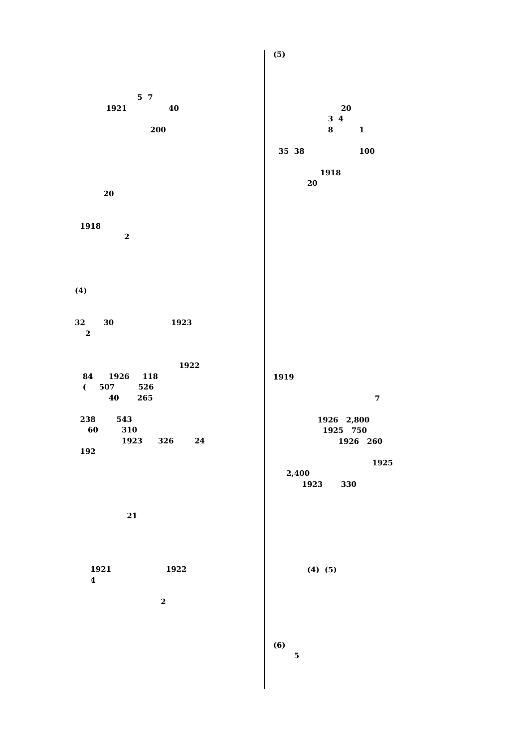5 7
1921 40
200
20
1918
2
(4)
32 30 1923
2
1922
84 1926 118
( 507 526
40 265
238 543
60 310
1923 326 24
192
21
1921 1922
4
2
(5)
20
3 4
8 1
35 38 100
1918
20
1919
7
1926 2,800
1925 750
1926 260
1925
2,400
1923 330
(4) (5)
(6)
5